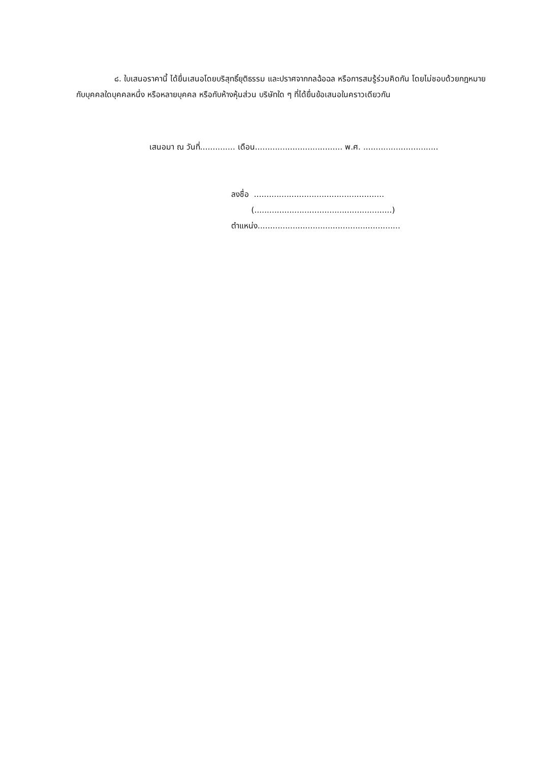๘. ใบเสนอราคานี้ ได้ยื่นเสนอโดยบริสุทธิ์ยุติธรรม และปราศจากกลฉ้อฉล หรือการสมรู้ร่วมคิดกัน โดยไม่ชอบด้วยกฎหมายกับบุคคลใดบุคคลหนึ่ง หรือหลายบุคคล หรือกับห้างหุ้นส่วน บริษัทใด ๆ ที่ได้ยื่นข้อเสนอในคราวเดียวกัน
เสนอมา ณ วันที่.............. เดือน................................... พ.ศ. ..............................
ลงชื่อ ....................................................
(.......................................................)
ตำแหน่ง.........................................................